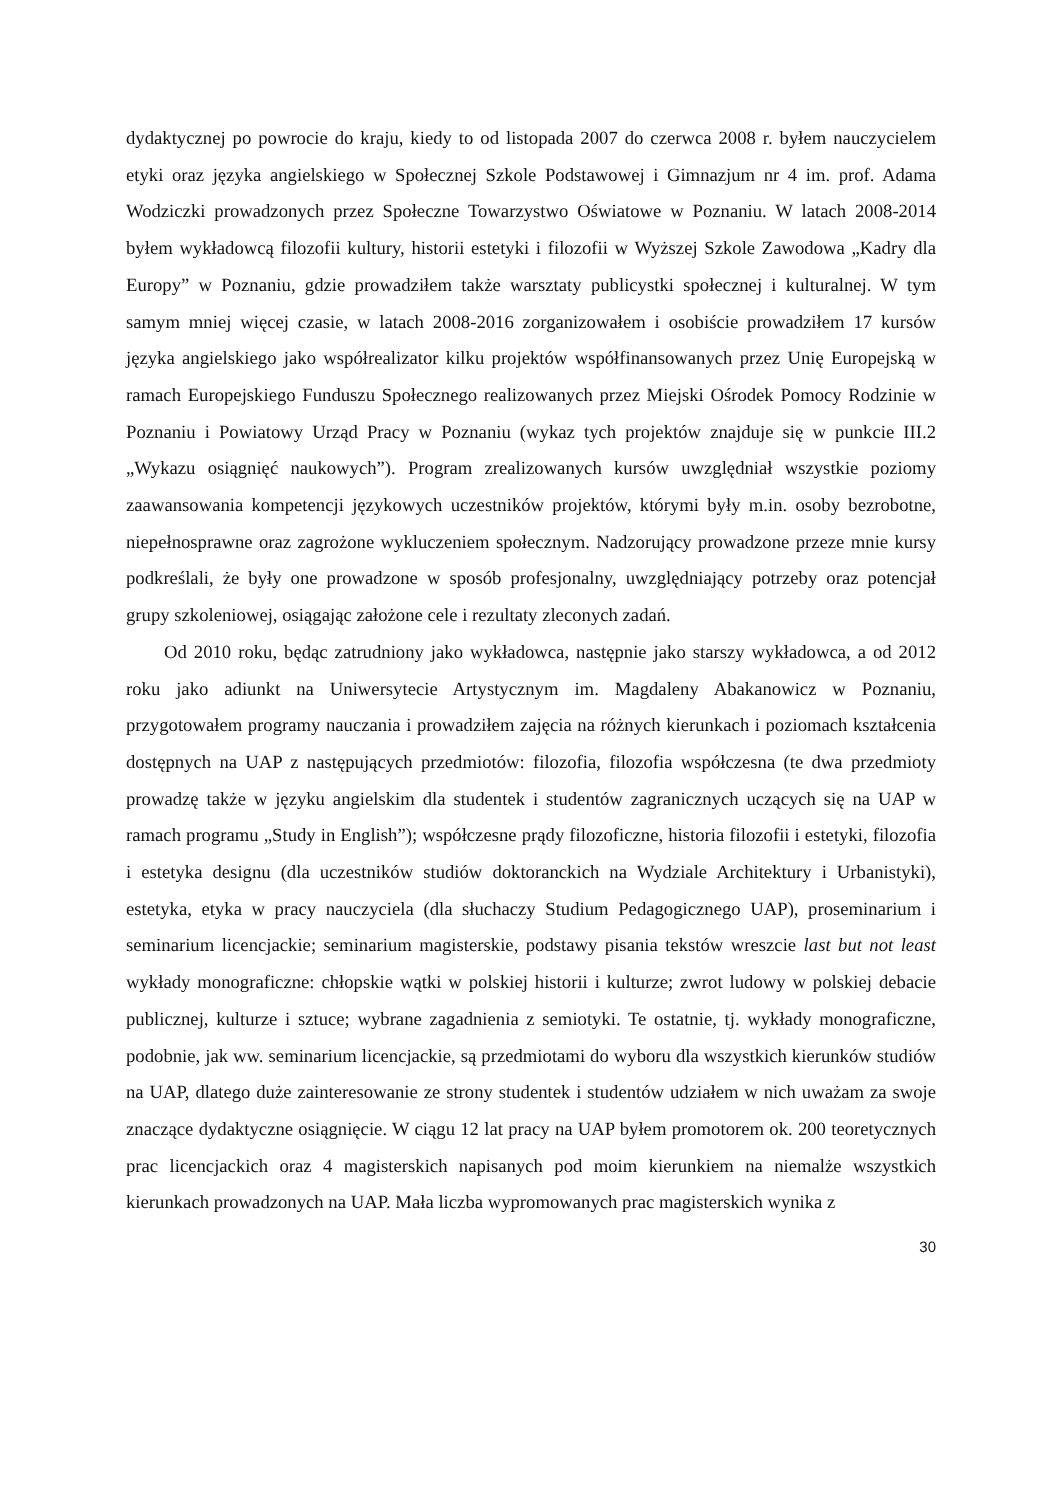dydaktycznej po powrocie do kraju, kiedy to od listopada 2007 do czerwca 2008 r. byłem nauczycielem etyki oraz języka angielskiego w Społecznej Szkole Podstawowej i Gimnazjum nr 4 im. prof. Adama Wodziczki prowadzonych przez Społeczne Towarzystwo Oświatowe w Poznaniu. W latach 2008-2014 byłem wykładowcą filozofii kultury, historii estetyki i filozofii w Wyższej Szkole Zawodowa „Kadry dla Europy” w Poznaniu, gdzie prowadziłem także warsztaty publicystki społecznej i kulturalnej. W tym samym mniej więcej czasie, w latach 2008-2016 zorganizowałem i osobiście prowadziłem 17 kursów języka angielskiego jako współrealizator kilku projektów współfinansowanych przez Unię Europejską w ramach Europejskiego Funduszu Społecznego realizowanych przez Miejski Ośrodek Pomocy Rodzinie w Poznaniu i Powiatowy Urząd Pracy w Poznaniu (wykaz tych projektów znajduje się w punkcie III.2 „Wykazu osiągnięć naukowych”). Program zrealizowanych kursów uwzględniał wszystkie poziomy zaawansowania kompetencji językowych uczestników projektów, którymi były m.in. osoby bezrobotne, niepełnosprawne oraz zagrożone wykluczeniem społecznym. Nadzorujący prowadzone przeze mnie kursy podkreślali, że były one prowadzone w sposób profesjonalny, uwzględniający potrzeby oraz potencjał grupy szkoleniowej, osiągając założone cele i rezultaty zleconych zadań.
Od 2010 roku, będąc zatrudniony jako wykładowca, następnie jako starszy wykładowca, a od 2012 roku jako adiunkt na Uniwersytecie Artystycznym im. Magdaleny Abakanowicz w Poznaniu, przygotowałem programy nauczania i prowadziłem zajęcia na różnych kierunkach i poziomach kształcenia dostępnych na UAP z następujących przedmiotów: filozofia, filozofia współczesna (te dwa przedmioty prowadzę także w języku angielskim dla studentek i studentów zagranicznych uczących się na UAP w ramach programu „Study in English”); współczesne prądy filozoficzne, historia filozofii i estetyki, filozofia i estetyka designu (dla uczestników studiów doktoranckich na Wydziale Architektury i Urbanistyki), estetyka, etyka w pracy nauczyciela (dla słuchaczy Studium Pedagogicznego UAP), proseminarium i seminarium licencjackie; seminarium magisterskie, podstawy pisania tekstów wreszcie last but not least wykłady monograficzne: chłopskie wątki w polskiej historii i kulturze; zwrot ludowy w polskiej debacie publicznej, kulturze i sztuce; wybrane zagadnienia z semiotyki. Te ostatnie, tj. wykłady monograficzne, podobnie, jak ww. seminarium licencjackie, są przedmiotami do wyboru dla wszystkich kierunków studiów na UAP, dlatego duże zainteresowanie ze strony studentek i studentów udziałem w nich uważam za swoje znaczące dydaktyczne osiągnięcie. W ciągu 12 lat pracy na UAP byłem promotorem ok. 200 teoretycznych prac licencjackich oraz 4 magisterskich napisanych pod moim kierunkiem na niemalże wszystkich kierunkach prowadzonych na UAP. Mała liczba wypromowanych prac magisterskich wynika z
30